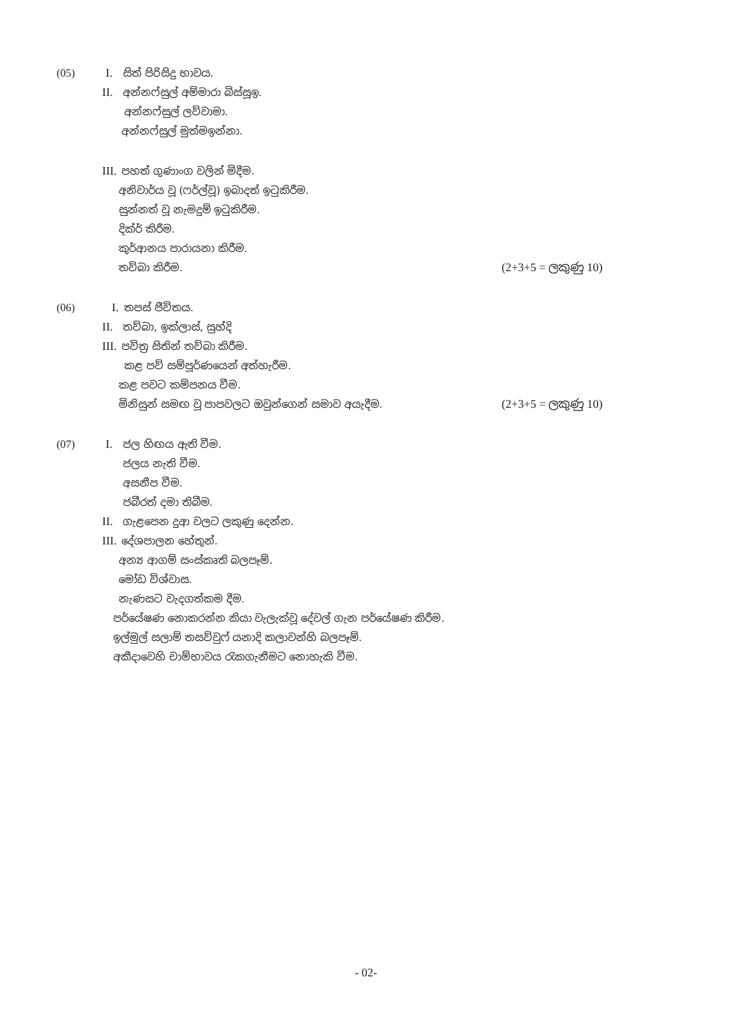(05) I. සිත් පිරිසිදු භාවය.
II. අන්නෆ්සුල් අම්මාරා බිස්සූඉ. අන්නෆ්සුල් ලව්වාමා.
අන්නෆ්සුල් මුත්මඉන්නා.
III. පහත් ගුණාංග වලින් මිදීම.
අනිවාර්ය වූ (ෆර්ල්වූ) ඉබාදත් ඉටුකිරීම.
සුන්නත් වූ නැමදුම් ඉටුකිරීම. දික්ර් කිරීම. කුර්ආනය පාරායනා කිරීම. තව්බා කිරීම. (2+3+5 = ලකුණු 10)
(06) I. තපස් ජීවිතය.
II. තව්බා, ඉක්ලාස්, සුහ්දි
III. පවිත්‍ර සිතින් තව්බා කිරීම. කළ පව් සම්පූර්ණයෙන් අත්හැරීම.
කළ පවට කම්පනය වීම.
මිනිසුන් සමඟ වූ පාපවලට ඔවුන්ගෙන් සමාව අයැදීම. (2+3+5 = ලකුණු 10)
(07) I. ජල හිඟය ඇති වීම. ජලය නැති වීම. අසනීප වීම. ජබීරත් දමා තිබීම.
II. ගැළපෙන දුආ වලට ලකුණු දෙන්න.
III. දේශපාලන හේතුන්.
අන්‍ය ආගම් සංස්කෘති බලපෑම්. මෝඩ විශ්වාස. නැණසට වැදගත්කම දීම.
පර්යේෂණ නොකරන්න කියා වැලැක්වූ දේවල් ගැන පර්යේෂණ කිරීම.
ඉල්මුල් සලාම් තසව්වුෆ් යනාදි කලාවන්හි බලපෑම්.
අකීදාවෙහි චාම්භාවය රැකගැනීමට නොහැකි වීම.
- 02-